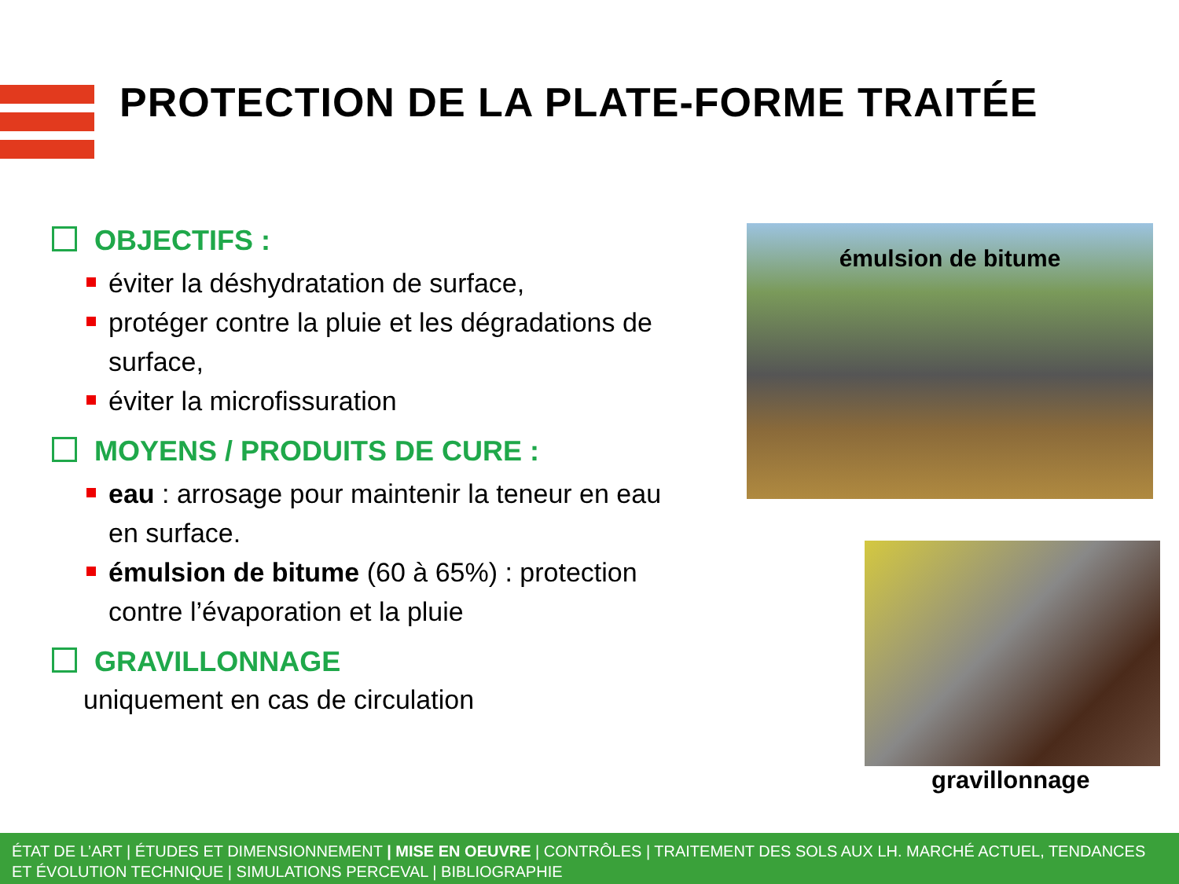PROTECTION DE LA PLATE-FORME TRAITÉE
OBJECTIFS :
éviter la déshydratation de surface,
protéger contre la pluie et les dégradations de surface,
éviter la microfissuration
MOYENS / PRODUITS DE CURE :
eau : arrosage pour maintenir la teneur en eau en surface.
émulsion de bitume (60 à 65%) : protection contre l’évaporation et la pluie
GRAVILLONNAGE
uniquement en cas de circulation
émulsion de bitume
gravillonnage
ÉTAT DE L’ART | ÉTUDES ET DIMENSIONNEMENT | MISE EN OEUVRE | CONTRÔLES | TRAITEMENT DES SOLS AUX LH. MARCHÉ ACTUEL, TENDANCES ET ÉVOLUTION TECHNIQUE | SIMULATIONS PERCEVAL | BIBLIOGRAPHIE